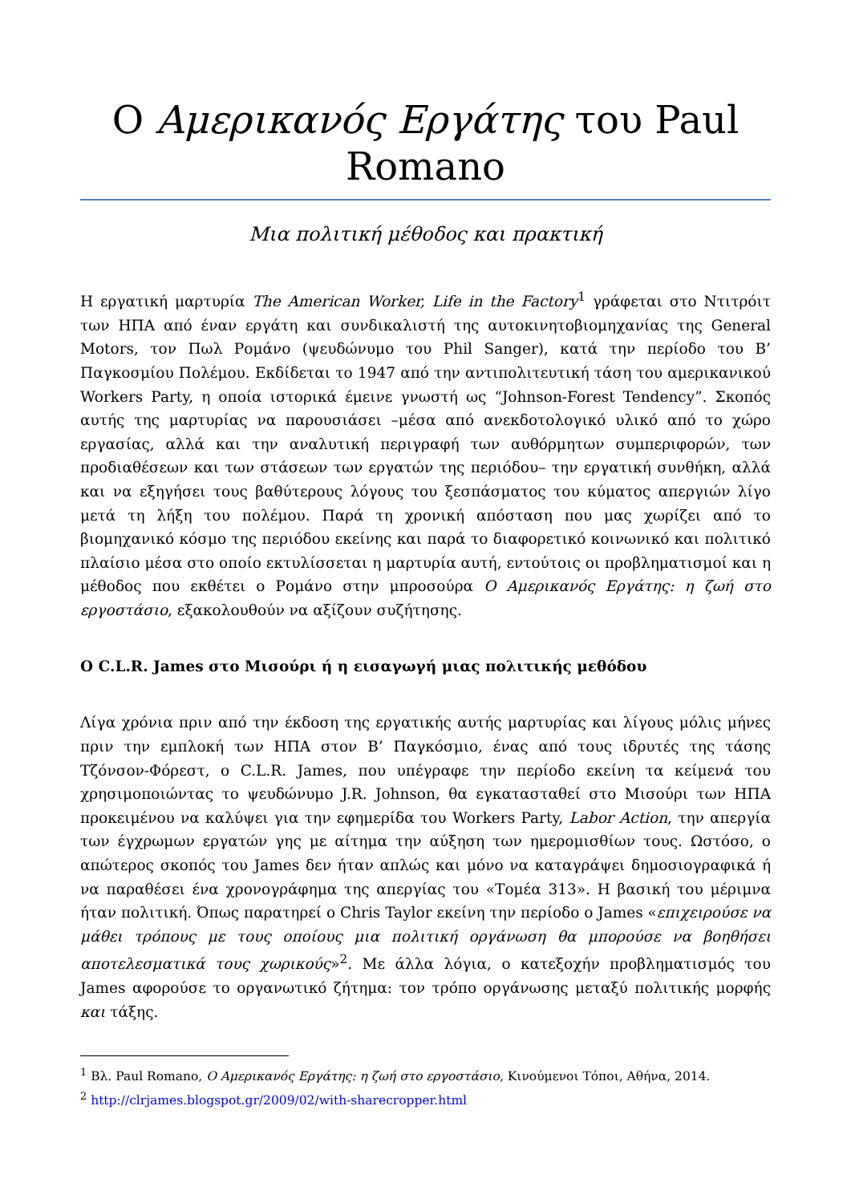Ο Αμερικανός Εργάτης του Paul Romano
Μια πολιτική μέθοδος και πρακτική
Η εργατική μαρτυρία The American Worker, Life in the Factory<sup>1</sup> γράφεται στο Ντιτρόιτ των ΗΠΑ από έναν εργάτη και συνδικαλιστή της αυτοκινητοβιομηχανίας της General Motors, τον Πωλ Ρομάνο (ψευδώνυμο του Phil Sanger), κατά την περίοδο του Β’ Παγκοσμίου Πολέμου. Εκδίδεται το 1947 από την αντιπολιτευτική τάση του αμερικανικού Workers Party, η οποία ιστορικά έμεινε γνωστή ως “Johnson-Forest Tendency”. Σκοπός αυτής της μαρτυρίας να παρουσιάσει –μέσα από ανεκδοτολογικό υλικό από το χώρο εργασίας, αλλά και την αναλυτική περιγραφή των αυθόρμητων συμπεριφορών, των προδιαθέσεων και των στάσεων των εργατών της περιόδου– την εργατική συνθήκη, αλλά και να εξηγήσει τους βαθύτερους λόγους του ξεσπάσματος του κύματος απεργιών λίγο μετά τη λήξη του πολέμου. Παρά τη χρονική απόσταση που μας χωρίζει από το βιομηχανικό κόσμο της περιόδου εκείνης και παρά το διαφορετικό κοινωνικό και πολιτικό πλαίσιο μέσα στο οποίο εκτυλίσσεται η μαρτυρία αυτή, εντούτοις οι προβληματισμοί και η μέθοδος που εκθέτει ο Ρομάνο στην μπροσούρα Ο Αμερικανός Εργάτης: η ζωή στο εργοστάσιο, εξακολουθούν να αξίζουν συζήτησης.
Ο C.L.R. James στο Μισούρι ή η εισαγωγή μιας πολιτικής μεθόδου
Λίγα χρόνια πριν από την έκδοση της εργατικής αυτής μαρτυρίας και λίγους μόλις μήνες πριν την εμπλοκή των ΗΠΑ στον Β’ Παγκόσμιο, ένας από τους ιδρυτές της τάσης Τζόνσον-Φόρεστ, ο C.L.R. James, που υπέγραφε την περίοδο εκείνη τα κείμενά του χρησιμοποιώντας το ψευδώνυμο J.R. Johnson, θα εγκατασταθεί στο Μισούρι των ΗΠΑ προκειμένου να καλύψει για την εφημερίδα του Workers Party, Labor Action, την απεργία των έγχρωμων εργατών γης με αίτημα την αύξηση των ημερομισθίων τους. Ωστόσο, ο απώτερος σκοπός του James δεν ήταν απλώς και μόνο να καταγράψει δημοσιογραφικά ή να παραθέσει ένα χρονογράφημα της απεργίας του «Τομέα 313». Η βασική του μέριμνα ήταν πολιτική. Όπως παρατηρεί ο Chris Taylor εκείνη την περίοδο ο James «επιχειρούσε να μάθει τρόπους με τους οποίους μια πολιτική οργάνωση θα μπορούσε να βοηθήσει αποτελεσματικά τους χωρικούς»<sup>2</sup>. Με άλλα λόγια, ο κατεξοχήν προβληματισμός του James αφορούσε το οργανωτικό ζήτημα: τον τρόπο οργάνωσης μεταξύ πολιτικής μορφής και τάξης.
<sup>1</sup> Βλ. Paul Romano, Ο Αμερικανός Εργάτης: η ζωή στο εργοστάσιο, Κινούμενοι Τόποι, Αθήνα, 2014.
<sup>2</sup> http://clrjames.blogspot.gr/2009/02/with-sharecropper.html